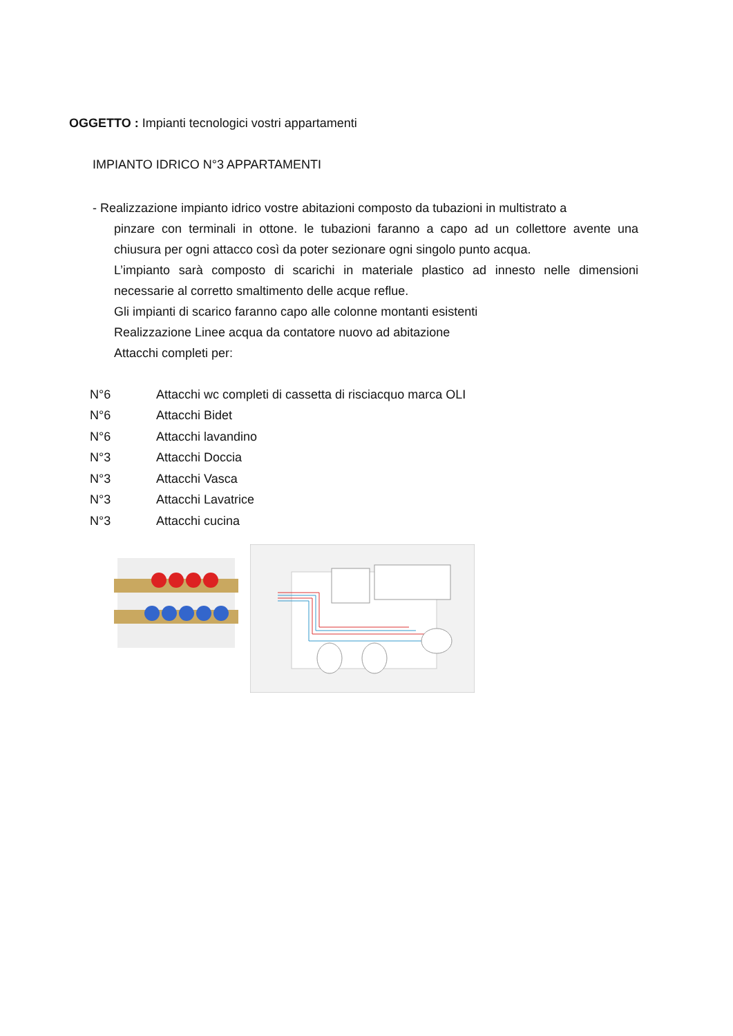OGGETTO : Impianti tecnologici vostri appartamenti
IMPIANTO IDRICO N°3 APPARTAMENTI
- Realizzazione impianto idrico vostre abitazioni composto da tubazioni in multistrato a
pinzare con terminali in ottone. le tubazioni faranno a capo ad un collettore avente una chiusura per ogni attacco così da poter sezionare ogni singolo punto acqua.
L’impianto sarà composto di scarichi in materiale plastico ad innesto nelle dimensioni necessarie al corretto smaltimento delle acque reflue.
Gli impianti di scarico faranno capo alle colonne montanti esistenti
Realizzazione Linee acqua da contatore nuovo ad abitazione
Attacchi completi per:
| N°6 | Attacchi wc completi di cassetta di risciacquo marca OLI |
| N°6 | Attacchi Bidet |
| N°6 | Attacchi lavandino |
| N°3 | Attacchi Doccia |
| N°3 | Attacchi Vasca |
| N°3 | Attacchi Lavatrice |
| N°3 | Attacchi cucina |